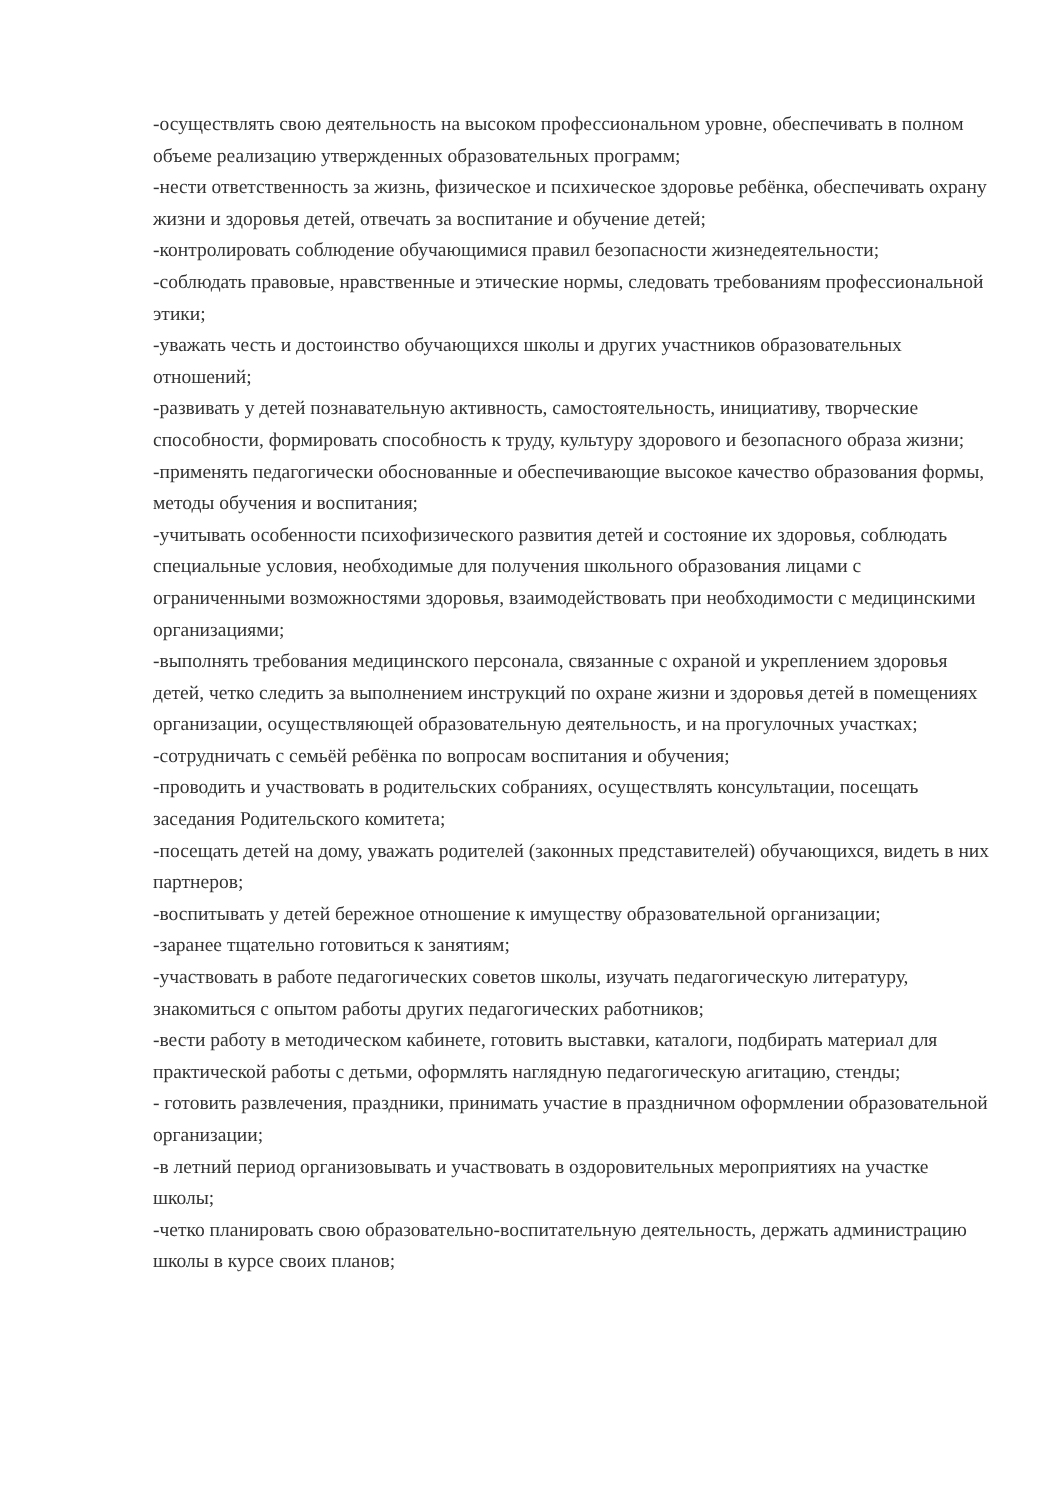-осуществлять свою деятельность на высоком профессиональном уровне, обеспечивать в полном объеме реализацию утвержденных образовательных программ;
-нести ответственность за жизнь, физическое и психическое здоровье ребёнка, обеспечивать охрану жизни и здоровья детей, отвечать за воспитание и обучение детей;
-контролировать соблюдение обучающимися правил безопасности жизнедеятельности;
-соблюдать правовые, нравственные и этические нормы, следовать требованиям профессиональной этики;
-уважать честь и достоинство обучающихся школы и других участников образовательных отношений;
-развивать у детей познавательную активность, самостоятельность, инициативу, творческие способности, формировать способность к труду, культуру здорового и безопасного образа жизни;
-применять педагогически обоснованные и обеспечивающие высокое качество образования формы, методы обучения и воспитания;
-учитывать особенности психофизического развития детей и состояние их здоровья, соблюдать специальные условия, необходимые для получения школьного образования лицами с ограниченными возможностями здоровья, взаимодействовать при необходимости с медицинскими организациями;
-выполнять требования медицинского персонала, связанные с охраной и укреплением здоровья детей, четко следить за выполнением инструкций по охране жизни и здоровья детей в помещениях организации, осуществляющей образовательную деятельность, и на прогулочных участках;
-сотрудничать с семьёй ребёнка по вопросам воспитания и обучения;
-проводить и участвовать в родительских собраниях, осуществлять консультации, посещать заседания Родительского комитета;
-посещать детей на дому, уважать родителей (законных представителей) обучающихся, видеть в них партнеров;
-воспитывать у детей бережное отношение к имуществу образовательной организации;
-заранее тщательно готовиться к занятиям;
-участвовать в работе педагогических советов школы, изучать педагогическую литературу, знакомиться с опытом работы других педагогических работников;
-вести работу в методическом кабинете, готовить выставки, каталоги, подбирать материал для практической работы с детьми, оформлять наглядную педагогическую агитацию, стенды;
- готовить развлечения, праздники, принимать участие в праздничном оформлении образовательной организации;
-в летний период организовывать и участвовать в оздоровительных мероприятиях на участке школы;
-четко планировать свою образовательно-воспитательную деятельность, держать администрацию школы в курсе своих планов;